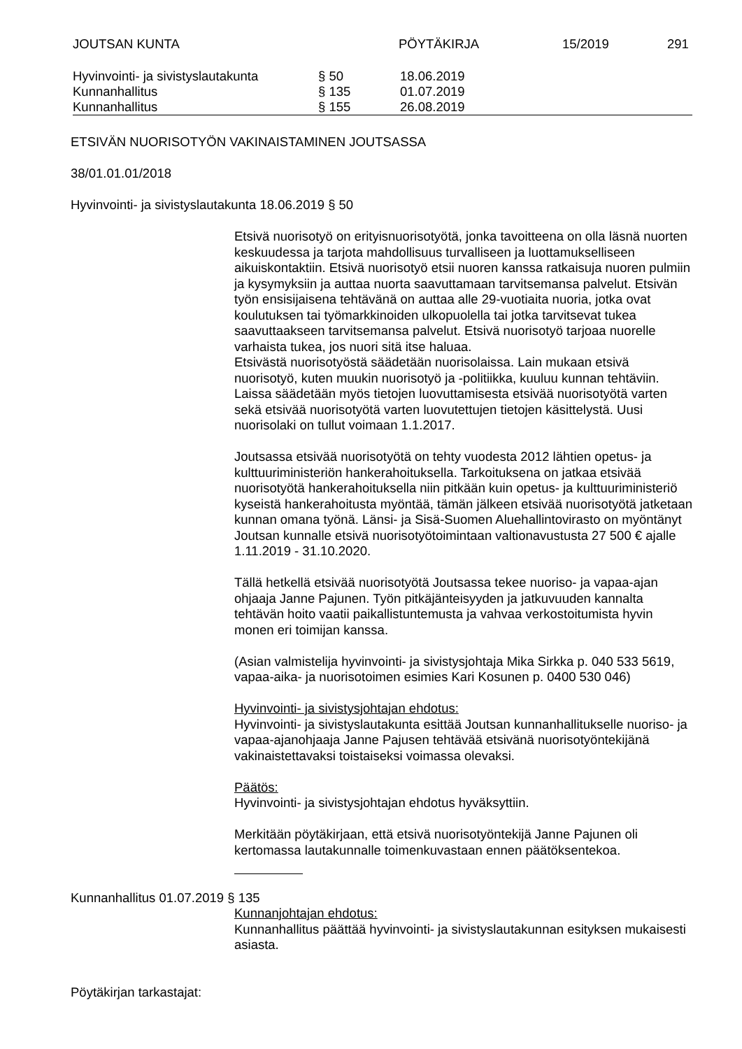JOUTSAN KUNTA PÖYTÄKIRJA 15/2019 291
| Hyvinvointi- ja sivistyslautakunta | § 50 | 18.06.2019 |
| Kunnanhallitus | § 135 | 01.07.2019 |
| Kunnanhallitus | § 155 | 26.08.2019 |
ETSIVÄN NUORISOTYÖN VAKINAISTAMINEN JOUTSASSA
38/01.01.01/2018
Hyvinvointi- ja sivistyslautakunta 18.06.2019 § 50
Etsivä nuorisotyö on erityisnuorisotyötä, jonka tavoitteena on olla läsnä nuorten keskuudessa ja tarjota mahdollisuus turvalliseen ja luottamukselliseen aikuiskontaktiin. Etsivä nuorisotyö etsii nuoren kanssa ratkaisuja nuoren pulmiin ja kysymyksiin ja auttaa nuorta saavuttamaan tarvitsemansa palvelut. Etsivän työn ensisijaisena tehtävänä on auttaa alle 29-vuotiaita nuoria, jotka ovat koulutuksen tai työmarkkinoiden ulkopuolella tai jotka tarvitsevat tukea saavuttaakseen tarvitsemansa palvelut. Etsivä nuorisotyö tarjoaa nuorelle varhaista tukea, jos nuori sitä itse haluaa.
Etsivästä nuorisotyöstä säädetään nuorisolaissa. Lain mukaan etsivä nuorisotyö, kuten muukin nuorisotyö ja -politiikka, kuuluu kunnan tehtäviin. Laissa säädetään myös tietojen luovuttamisesta etsivää nuorisotyötä varten sekä etsivää nuorisotyötä varten luovutettujen tietojen käsittelystä. Uusi nuorisolaki on tullut voimaan 1.1.2017.
Joutsassa etsivää nuorisotyötä on tehty vuodesta 2012 lähtien opetus- ja kulttuuriministeriön hankerahoituksella. Tarkoituksena on jatkaa etsivää nuorisotyötä hankerahoituksella niin pitkään kuin opetus- ja kulttuuriministeriö kyseistä hankerahoitusta myöntää, tämän jälkeen etsivää nuorisotyötä jatketaan kunnan omana työnä. Länsi- ja Sisä-Suomen Aluehallintovirasto on myöntänyt Joutsan kunnalle etsivä nuorisotyötoimintaan valtionavustusta 27 500 € ajalle 1.11.2019 - 31.10.2020.
Tällä hetkellä etsivää nuorisotyötä Joutsassa tekee nuoriso- ja vapaa-ajan ohjaaja Janne Pajunen. Työn pitkäjänteisyyden ja jatkuvuuden kannalta tehtävän hoito vaatii paikallistuntemusta ja vahvaa verkostoitumista hyvin monen eri toimijan kanssa.
(Asian valmistelija hyvinvointi- ja sivistysjohtaja Mika Sirkka p. 040 533 5619, vapaa-aika- ja nuorisotoimen esimies Kari Kosunen p. 0400 530 046)
Hyvinvointi- ja sivistysjohtajan ehdotus:
Hyvinvointi- ja sivistyslautakunta esittää Joutsan kunnanhallitukselle nuoriso- ja vapaa-ajanohjaaja Janne Pajusen tehtävää etsivänä nuorisotyöntekijänä vakinaistettavaksi toistaiseksi voimassa olevaksi.
Päätös:
Hyvinvointi- ja sivistysjohtajan ehdotus hyväksyttiin.
Merkitään pöytäkirjaan, että etsivä nuorisotyöntekijä Janne Pajunen oli kertomassa lautakunnalle toimenkuvastaan ennen päätöksentekoa.
Kunnanhallitus 01.07.2019 § 135
Kunnanjohtajan ehdotus:
Kunnanhallitus päättää hyvinvointi- ja sivistyslautakunnan esityksen mukaisesti asiasta.
Pöytäkirjan tarkastajat: